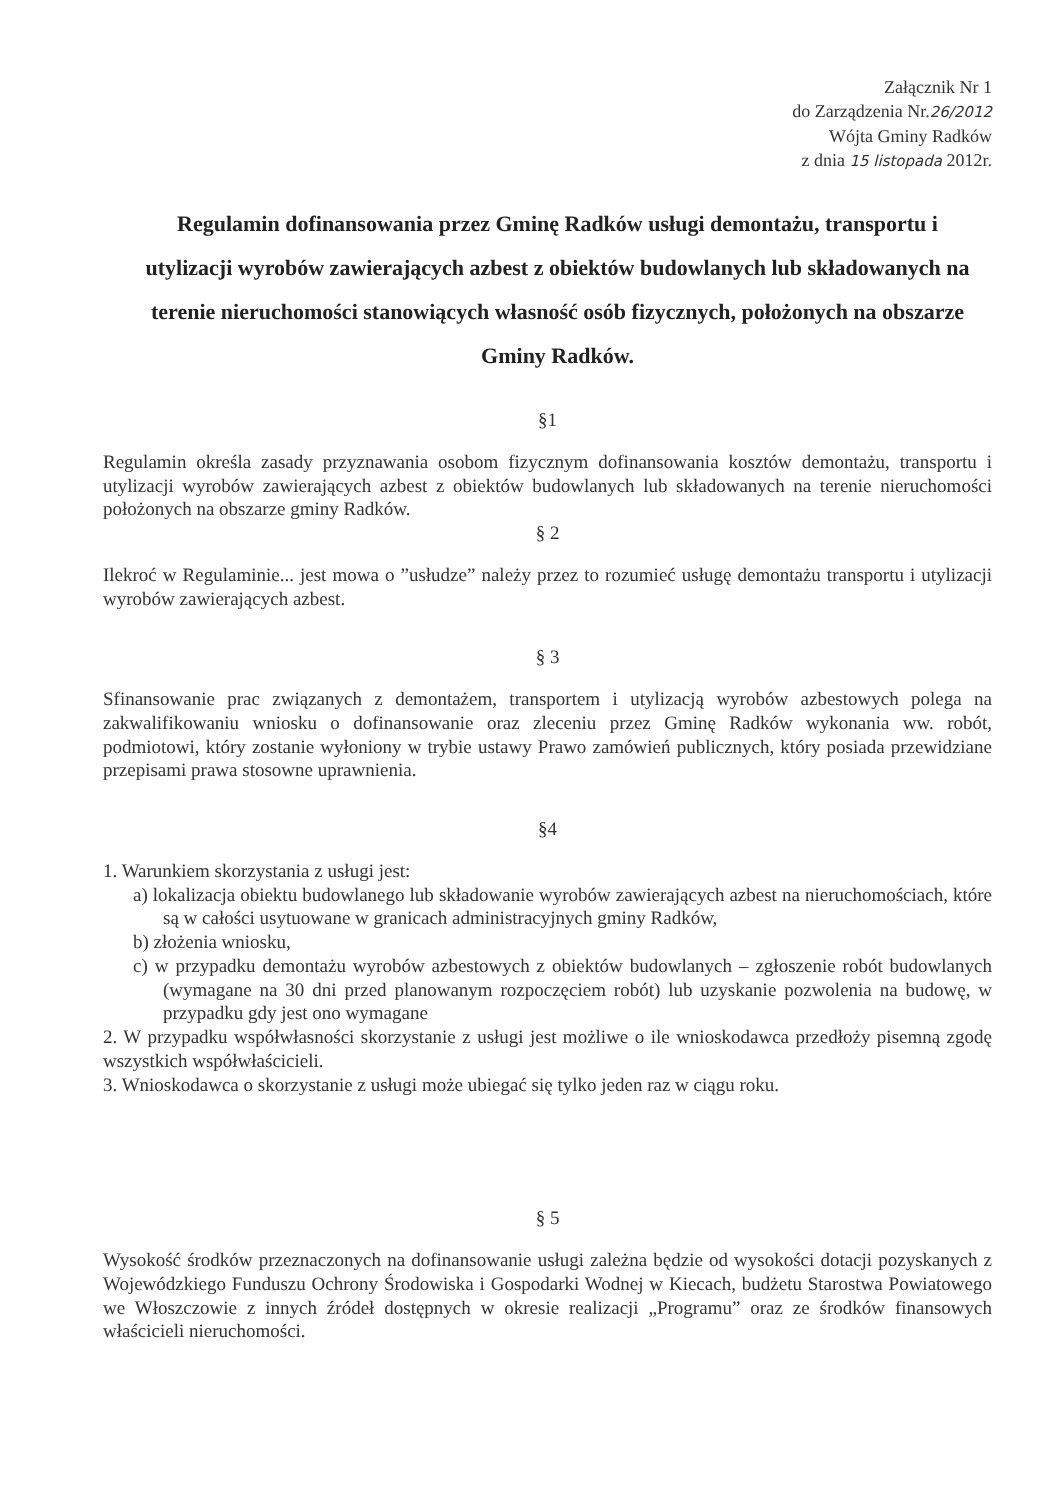Załącznik Nr 1
do Zarządzenia Nr.26/2012
Wójta Gminy Radków
z dnia 15 listopada 2012r.
Regulamin dofinansowania przez Gminę Radków usługi demontażu, transportu i utylizacji wyrobów zawierających azbest z obiektów budowlanych lub składowanych na terenie nieruchomości stanowiących własność osób fizycznych, położonych na obszarze Gminy Radków.
§1
Regulamin określa zasady przyznawania osobom fizycznym dofinansowania kosztów demontażu, transportu i utylizacji wyrobów zawierających azbest z obiektów budowlanych lub składowanych na terenie nieruchomości położonych na obszarze gminy Radków.
§ 2
Ilekroć w Regulaminie... jest mowa o ”usłudze” należy przez to rozumieć usługę demontażu transportu i utylizacji wyrobów zawierających azbest.
§ 3
Sfinansowanie prac związanych z demontażem, transportem i utylizacją wyrobów azbestowych polega na zakwalifikowaniu wniosku o dofinansowanie oraz zleceniu przez Gminę Radków wykonania ww. robót, podmiotowi, który zostanie wyłoniony w trybie ustawy Prawo zamówień publicznych, który posiada przewidziane przepisami prawa stosowne uprawnienia.
§4
1. Warunkiem skorzystania z usługi jest:
a) lokalizacja obiektu budowlanego lub składowanie wyrobów zawierających azbest na nieruchomościach, które są w całości usytuowane w granicach administracyjnych gminy Radków,
b) złożenia wniosku,
c) w przypadku demontażu wyrobów azbestowych z obiektów budowlanych – zgłoszenie robót budowlanych (wymagane na 30 dni przed planowanym rozpoczęciem robót) lub uzyskanie pozwolenia na budowę, w przypadku gdy jest ono wymagane
2. W przypadku współwłasności skorzystanie z usługi jest możliwe o ile wnioskodawca przedłoży pisemną zgodę wszystkich współwłaścicieli.
3. Wnioskodawca o skorzystanie z usługi może ubiegać się tylko jeden raz w ciągu roku.
§ 5
Wysokość środków przeznaczonych na dofinansowanie usługi zależna będzie od wysokości dotacji pozyskanych z Wojewódzkiego Funduszu Ochrony Środowiska i Gospodarki Wodnej w Kiecach, budżetu Starostwa Powiatowego we Włoszczowie z innych źródeł dostępnych w okresie realizacji „Programu” oraz ze środków finansowych właścicieli nieruchomości.